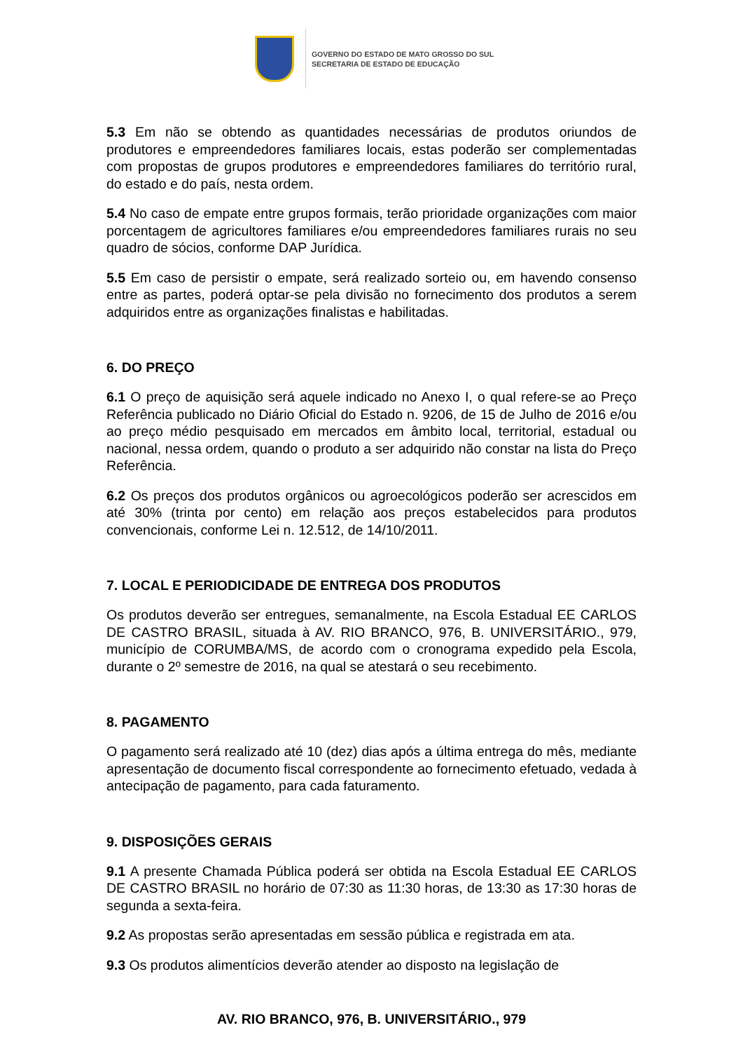GOVERNO DO ESTADO DE MATO GROSSO DO SUL
SECRETARIA DE ESTADO DE EDUCAÇÃO
5.3 Em não se obtendo as quantidades necessárias de produtos oriundos de produtores e empreendedores familiares locais, estas poderão ser complementadas com propostas de grupos produtores e empreendedores familiares do território rural, do estado e do país, nesta ordem.
5.4 No caso de empate entre grupos formais, terão prioridade organizações com maior porcentagem de agricultores familiares e/ou empreendedores familiares rurais no seu quadro de sócios, conforme DAP Jurídica.
5.5 Em caso de persistir o empate, será realizado sorteio ou, em havendo consenso entre as partes, poderá optar-se pela divisão no fornecimento dos produtos a serem adquiridos entre as organizações finalistas e habilitadas.
6. DO PREÇO
6.1 O preço de aquisição será aquele indicado no Anexo I, o qual refere-se ao Preço Referência publicado no Diário Oficial do Estado n. 9206, de 15 de Julho de 2016 e/ou ao preço médio pesquisado em mercados em âmbito local, territorial, estadual ou nacional, nessa ordem, quando o produto a ser adquirido não constar na lista do Preço Referência.
6.2 Os preços dos produtos orgânicos ou agroecológicos poderão ser acrescidos em até 30% (trinta por cento) em relação aos preços estabelecidos para produtos convencionais, conforme Lei n. 12.512, de 14/10/2011.
7. LOCAL E PERIODICIDADE DE ENTREGA DOS PRODUTOS
Os produtos deverão ser entregues, semanalmente, na Escola Estadual EE CARLOS DE CASTRO BRASIL, situada à AV. RIO BRANCO, 976, B. UNIVERSITÁRIO., 979, município de CORUMBA/MS, de acordo com o cronograma expedido pela Escola, durante o 2º semestre de 2016, na qual se atestará o seu recebimento.
8. PAGAMENTO
O pagamento será realizado até 10 (dez) dias após a última entrega do mês, mediante apresentação de documento fiscal correspondente ao fornecimento efetuado, vedada à antecipação de pagamento, para cada faturamento.
9. DISPOSIÇÕES GERAIS
9.1 A presente Chamada Pública poderá ser obtida na Escola Estadual EE CARLOS DE CASTRO BRASIL no horário de 07:30 as 11:30 horas, de 13:30 as 17:30 horas de segunda a sexta-feira.
9.2 As propostas serão apresentadas em sessão pública e registrada em ata.
9.3 Os produtos alimentícios deverão atender ao disposto na legislação de
AV. RIO BRANCO, 976, B. UNIVERSITÁRIO., 979